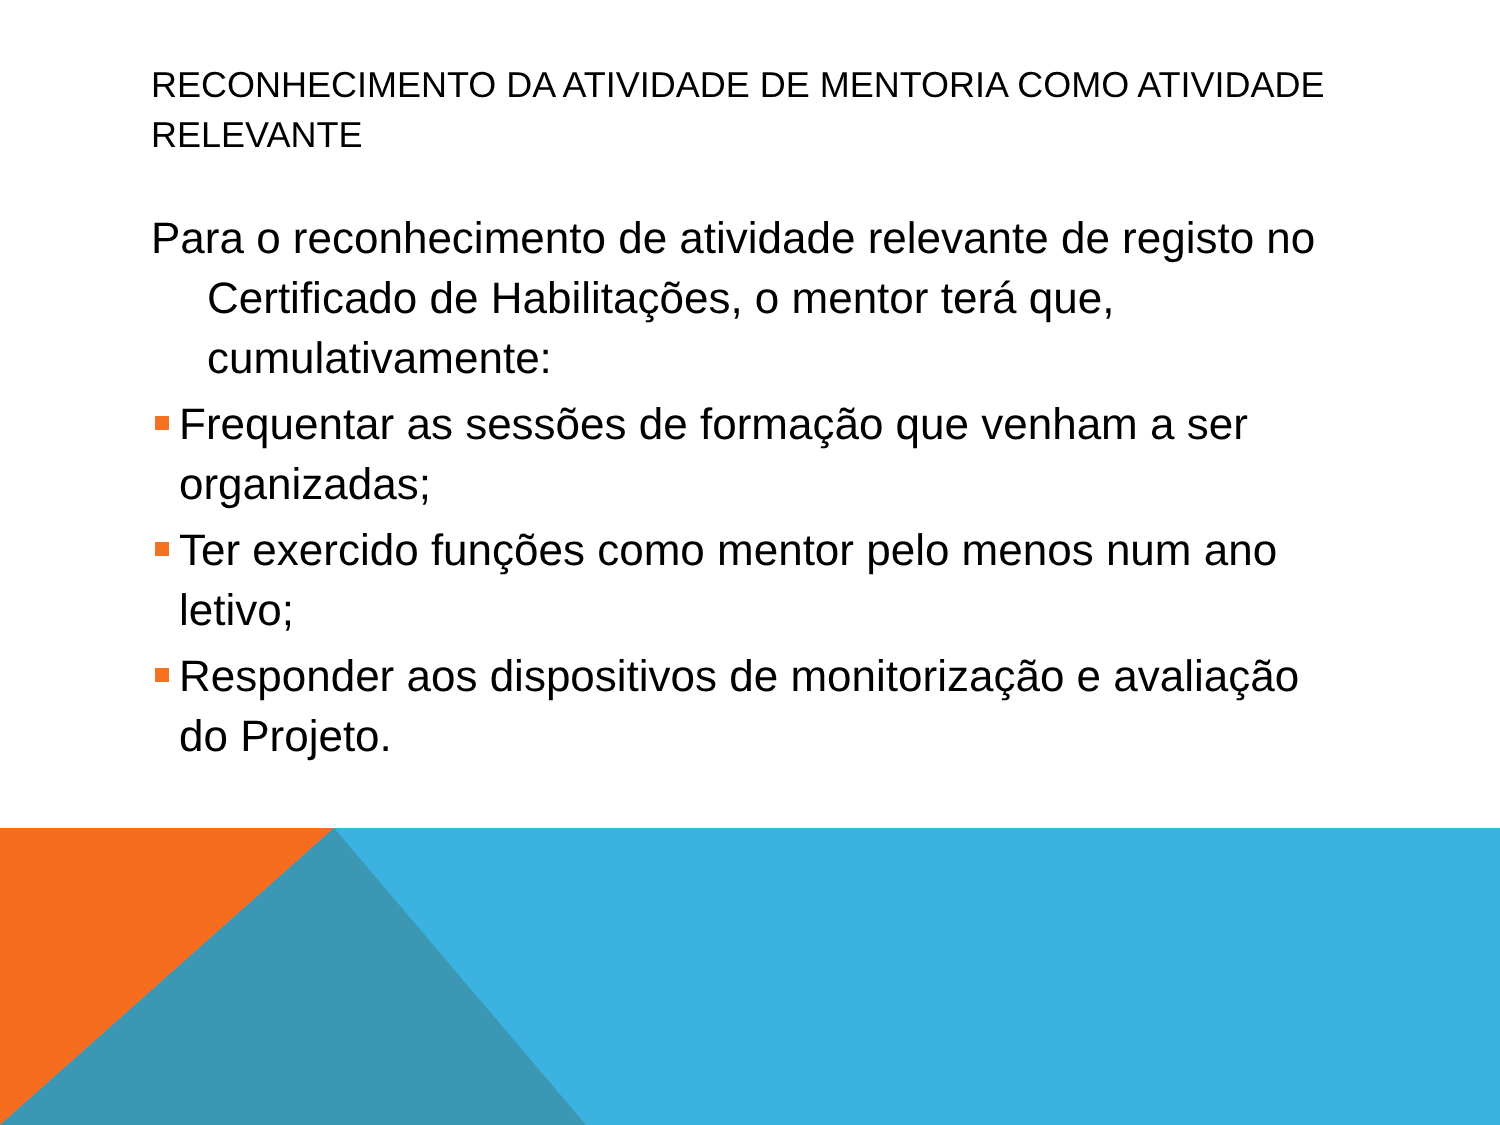RECONHECIMENTO DA ATIVIDADE DE MENTORIA COMO ATIVIDADE RELEVANTE
Para o reconhecimento de atividade relevante de registo no Certificado de Habilitações, o mentor terá que, cumulativamente:
Frequentar as sessões de formação que venham a ser organizadas;
Ter exercido funções como mentor pelo menos num ano letivo;
Responder aos dispositivos de monitorização e avaliação do Projeto.